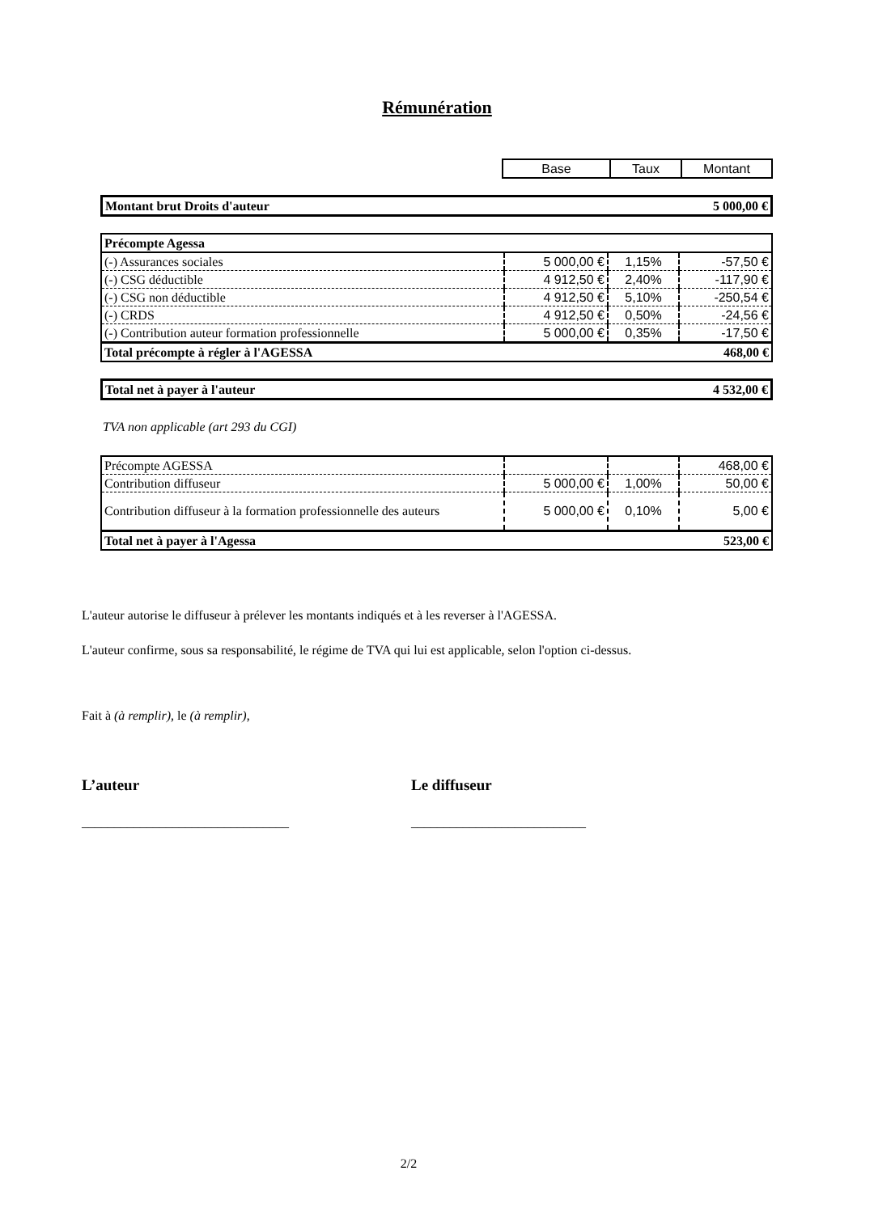Rémunération
| Base | Taux | Montant |
| Montant brut Droits d'auteur | 5 000,00 € |
| Précompte Agessa | | | |
| (-) Assurances sociales | 5 000,00 € | 1,15% | -57,50 € |
| (-) CSG déductible | 4 912,50 € | 2,40% | -117,90 € |
| (-) CSG non déductible | 4 912,50 € | 5,10% | -250,54 € |
| (-) CRDS | 4 912,50 € | 0,50% | -24,56 € |
| (-) Contribution auteur formation professionnelle | 5 000,00 € | 0,35% | -17,50 € |
| Total précompte à régler à l'AGESSA | | | 468,00 € |
| Total net à payer à l'auteur | 4 532,00 € |
TVA non applicable (art 293 du CGI)
| Précompte AGESSA | | | 468,00 € |
| Contribution diffuseur | 5 000,00 € | 1,00% | 50,00 € |
| Contribution diffuseur à la formation professionnelle des auteurs | 5 000,00 € | 0,10% | 5,00 € |
| Total net à payer à l'Agessa | | | 523,00 € |
L'auteur autorise le diffuseur à prélever les montants indiqués et à les reverser à l'AGESSA.
L'auteur confirme, sous sa responsabilité, le régime de TVA qui lui est applicable, selon l'option ci-dessus.
Fait à (à remplir), le (à remplir),
L’auteur Le diffuseur
________________________________
___________________________
2/2